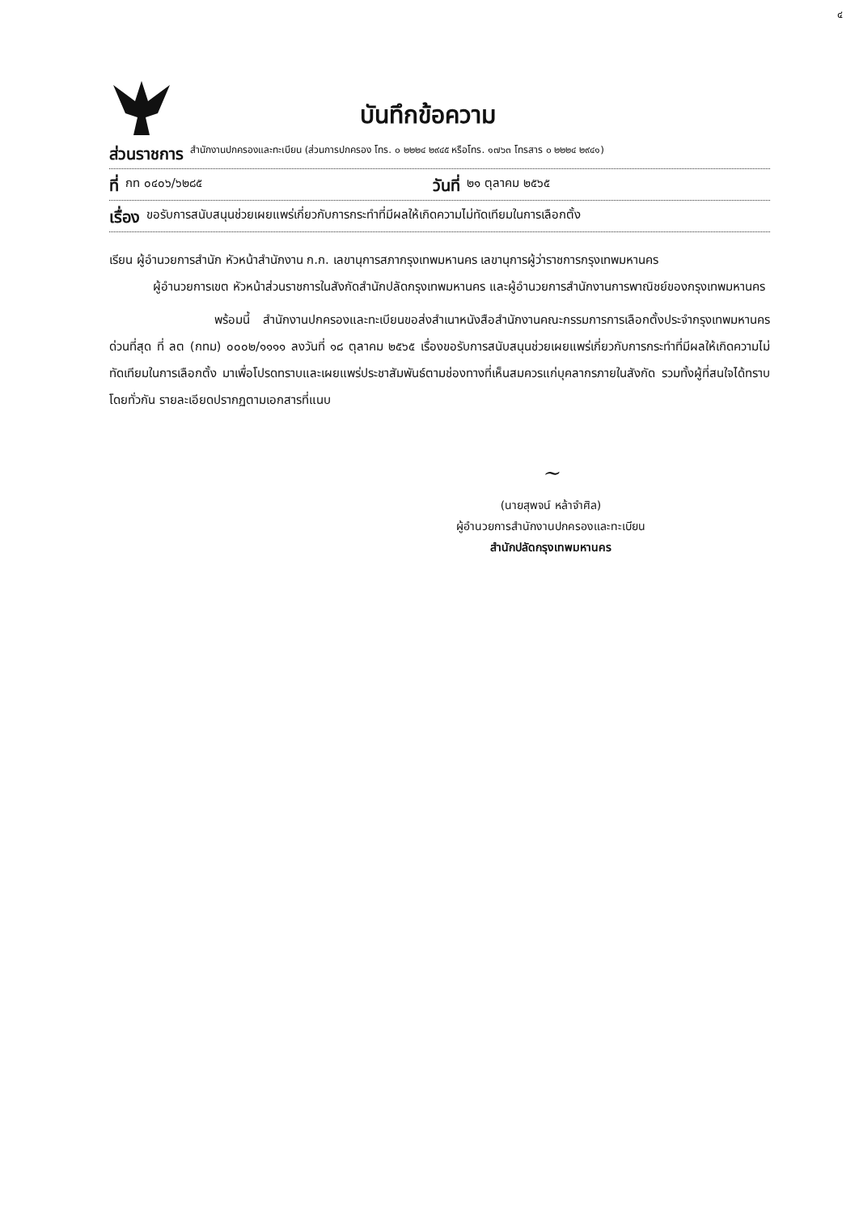๔
บันทึกข้อความ
ส่วนราชการ สำนักงานปกครองและทะเบียน (ส่วนการปกครอง โทร. ๐ ๒๒๒๔ ๒๙๔๕ หรือโทร. ๑๗๖๓ โทรสาร ๐ ๒๒๒๔ ๒๙๔๑)
ที่ กท ๐๔๐๖/๖๒๘๕ วันที่ ๒๑ ตุลาคม ๒๕๖๕
เรื่อง ขอรับการสนับสนุนช่วยเผยแพร่เกี่ยวกับการกระทำที่มีผลให้เกิดความไม่ทัดเทียมในการเลือกตั้ง
เรียน ผู้อำนวยการสำนัก หัวหน้าสำนักงาน ก.ก. เลขานุการสภากรุงเทพมหานคร เลขานุการผู้ว่าราชการกรุงเทพมหานคร
ผู้อำนวยการเขต หัวหน้าส่วนราชการในสังกัดสำนักปลัดกรุงเทพมหานคร และผู้อำนวยการสำนักงานการพาณิชย์ของกรุงเทพมหานคร
พร้อมนี้ สำนักงานปกครองและทะเบียนขอส่งสำเนาหนังสือสำนักงานคณะกรรมการการเลือกตั้งประจำกรุงเทพมหานคร ด่วนที่สุด ที่ ลต (กทม) ๐๐๐๒/๑๑๑๑ ลงวันที่ ๑๘ ตุลาคม ๒๕๖๕ เรื่องขอรับการสนับสนุนช่วยเผยแพร่เกี่ยวกับการกระทำที่มีผลให้เกิดความไม่ทัดเทียมในการเลือกตั้ง มาเพื่อโปรดทราบและเผยแพร่ประชาสัมพันธ์ตามช่องทางที่เห็นสมควรแก่บุคลากรภายในสังกัด รวมทั้งผู้ที่สนใจได้ทราบโดยทั่วกัน รายละเอียดปรากฏตามเอกสารที่แนบ
~
(นายสุพจน์ หล้าจำศิล)
ผู้อำนวยการสำนักงานปกครองและทะเบียน
สำนักปลัดกรุงเทพมหานคร